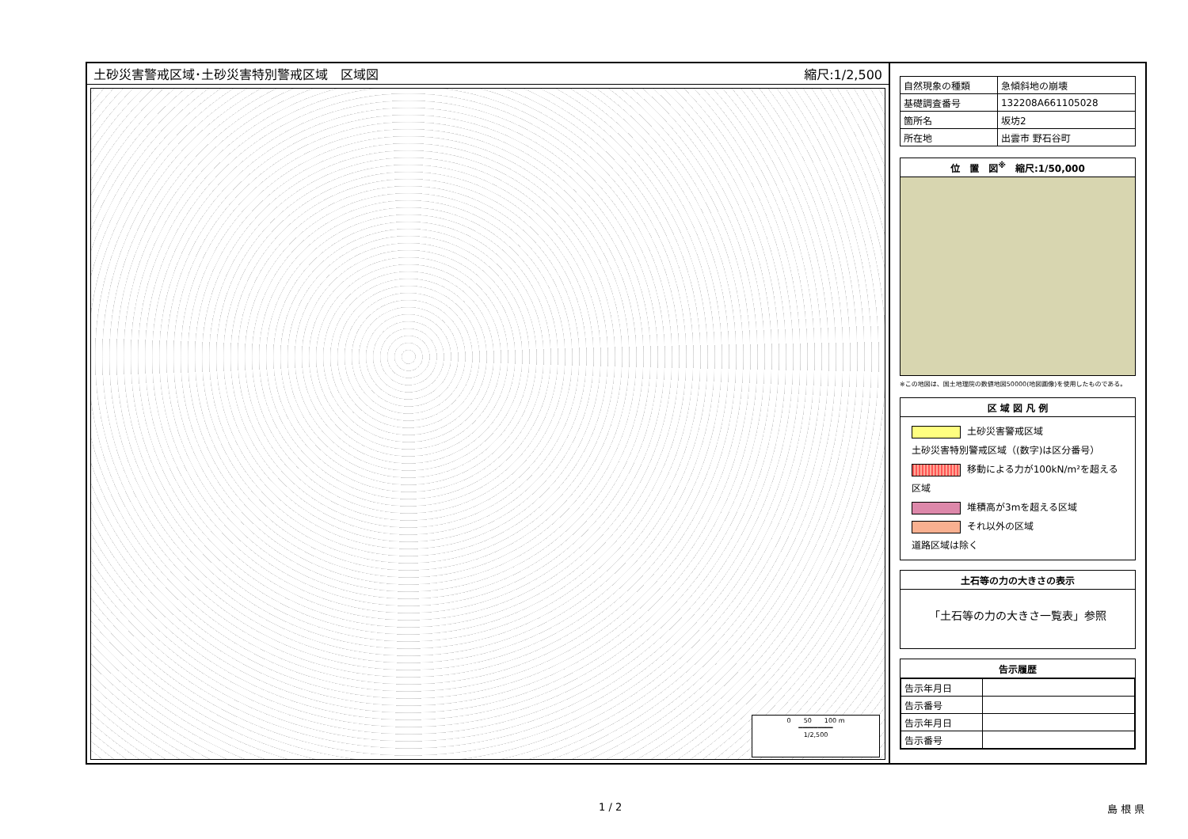土砂災害警戒区域･土砂災害特別警戒区域　区域図 縮尺:1/2,500
0　　50　　100 m
━━━━━━━━━
1/2,500
| 自然現象の種類 | 急傾斜地の崩壊 |
| 基礎調査番号 | 132208A661105028 |
| 箇所名 | 坂坊2 |
| 所在地 | 出雲市 野石谷町 |
位　置　図<sup>※</sup>　縮尺:1/50,000
※この地図は、国土地理院の数値地図50000(地図画像)を使用したものである。
区 域 図 凡 例
土砂災害警戒区域
土砂災害特別警戒区域（(数字)は区分番号）
移動による力が100kN/m²を超える区域
堆積高が3mを超える区域
それ以外の区域
道路区域は除く
土石等の力の大きさの表示
「土石等の力の大きさ一覧表」参照
告示履歴
| 告示年月日 | |
| 告示番号 | |
| 告示年月日 | |
| 告示番号 | |
1 / 2 島 根 県